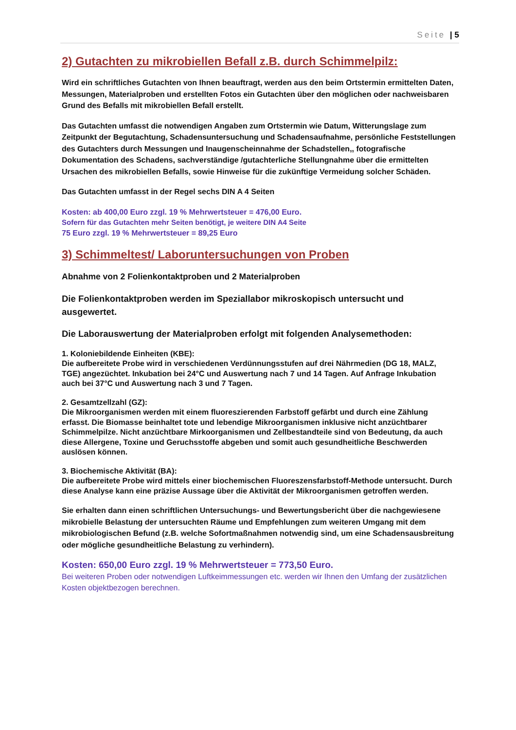Seite | 5
2) Gutachten zu mikrobiellen Befall z.B. durch Schimmelpilz:
Wird ein schriftliches Gutachten von Ihnen beauftragt, werden aus den beim Ortstermin ermittelten Daten, Messungen, Materialproben und erstellten Fotos ein Gutachten über den möglichen oder nachweisbaren Grund des Befalls mit mikrobiellen Befall erstellt.
Das Gutachten umfasst die notwendigen Angaben zum Ortstermin wie Datum, Witterungslage zum Zeitpunkt der Begutachtung, Schadensuntersuchung und Schadensaufnahme, persönliche Feststellungen des Gutachters durch Messungen und Inaugenscheinnahme der Schadstellen,, fotografische Dokumentation des Schadens, sachverständige /gutachterliche Stellungnahme über die ermittelten Ursachen des mikrobiellen Befalls, sowie Hinweise für die zukünftige Vermeidung solcher Schäden.
Das Gutachten umfasst in der Regel sechs DIN A 4 Seiten
Kosten: ab 400,00 Euro zzgl. 19 % Mehrwertsteuer = 476,00 Euro.
Sofern für das Gutachten mehr Seiten benötigt, je weitere DIN A4 Seite
75 Euro zzgl. 19 % Mehrwertsteuer = 89,25 Euro
3) Schimmeltest/ Laboruntersuchungen von Proben
Abnahme von 2 Folienkontaktproben und 2 Materialproben
Die Folienkontaktproben werden im Speziallabor mikroskopisch untersucht und ausgewertet.
Die Laborauswertung der Materialproben erfolgt mit folgenden Analysemethoden:
1. Koloniebildende Einheiten (KBE):
Die aufbereitete Probe wird in verschiedenen Verdünnungsstufen auf drei Nährmedien (DG 18, MALZ, TGE) angezüchtet. Inkubation bei 24°C und Auswertung nach 7 und 14 Tagen. Auf Anfrage Inkubation auch bei 37°C und Auswertung nach 3 und 7 Tagen.
2. Gesamtzellzahl (GZ):
Die Mikroorganismen werden mit einem fluoreszierenden Farbstoff gefärbt und durch eine Zählung erfasst. Die Biomasse beinhaltet tote und lebendige Mikroorganismen inklusive nicht anzüchtbarer Schimmelpilze. Nicht anzüchtbare Mirkoorganismen und Zellbestandteile sind von Bedeutung, da auch diese Allergene, Toxine und Geruchsstoffe abgeben und somit auch gesundheitliche Beschwerden auslösen können.
3. Biochemische Aktivität (BA):
Die aufbereitete Probe wird mittels einer biochemischen Fluoreszensfarbstoff-Methode untersucht. Durch diese Analyse kann eine präzise Aussage über die Aktivität der Mikroorganismen getroffen werden.
Sie erhalten dann einen schriftlichen Untersuchungs- und Bewertungsbericht über die nachgewiesene mikrobielle Belastung der untersuchten Räume und Empfehlungen zum weiteren Umgang mit dem mikrobiologischen Befund (z.B. welche Sofortmaßnahmen notwendig sind, um eine Schadensausbreitung oder mögliche gesundheitliche Belastung zu verhindern).
Kosten: 650,00 Euro zzgl. 19 % Mehrwertsteuer = 773,50 Euro.
Bei weiteren Proben oder notwendigen Luftkeimmessungen etc. werden wir Ihnen den Umfang der zusätzlichen Kosten objektbezogen berechnen.